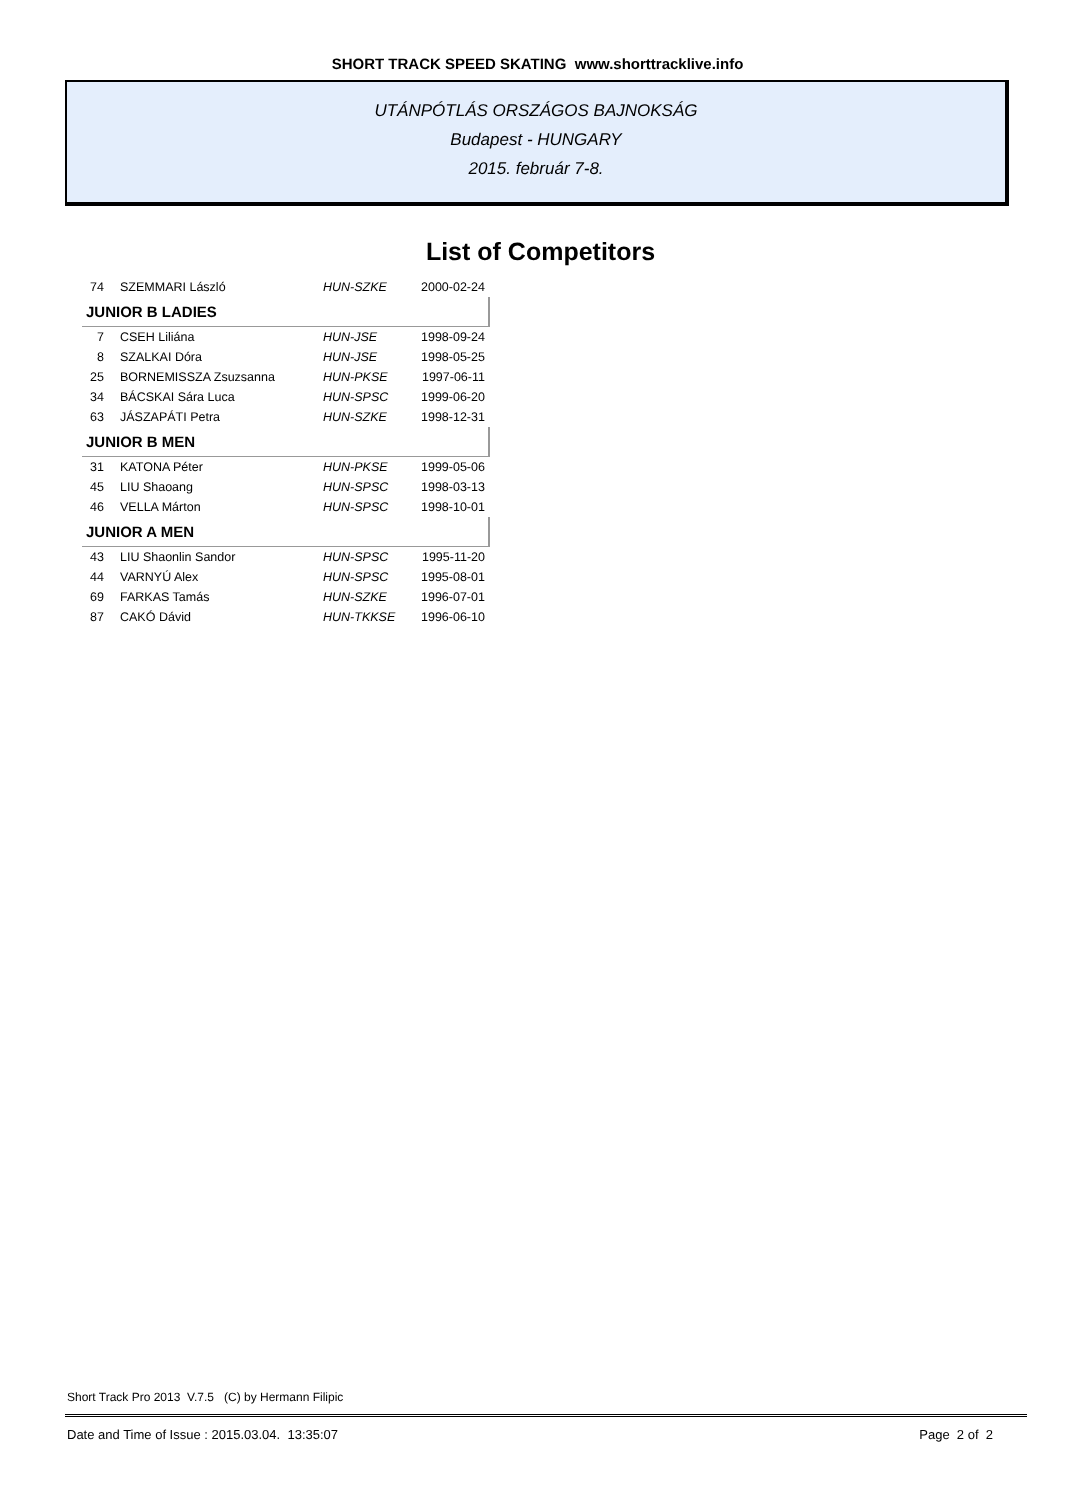SHORT TRACK SPEED SKATING www.shorttracklive.info
UTÁNPÓTLÁS ORSZÁGOS BAJNOKSÁG
Budapest - HUNGARY
2015. február 7-8.
List of Competitors
| 74 | SZEMMARI László | HUN-SZKE | 2000-02-24 |
| JUNIOR B LADIES | | | |
| 7 | CSEH Liliána | HUN-JSE | 1998-09-24 |
| 8 | SZALKAI Dóra | HUN-JSE | 1998-05-25 |
| 25 | BORNEMISSZA Zsuzsanna | HUN-PKSE | 1997-06-11 |
| 34 | BÁCSKAI Sára Luca | HUN-SPSC | 1999-06-20 |
| 63 | JÁSZAPÁTI Petra | HUN-SZKE | 1998-12-31 |
| JUNIOR B MEN | | | |
| 31 | KATONA Péter | HUN-PKSE | 1999-05-06 |
| 45 | LIU Shaoang | HUN-SPSC | 1998-03-13 |
| 46 | VELLA Márton | HUN-SPSC | 1998-10-01 |
| JUNIOR A MEN | | | |
| 43 | LIU Shaonlin Sandor | HUN-SPSC | 1995-11-20 |
| 44 | VARNYÚ Alex | HUN-SPSC | 1995-08-01 |
| 69 | FARKAS Tamás | HUN-SZKE | 1996-07-01 |
| 87 | CAKÓ Dávid | HUN-TKKSE | 1996-06-10 |
Short Track Pro 2013 V.7.5 (C) by Hermann Filipic
Date and Time of Issue : 2015.03.04. 13:35:07 Page 2 of 2